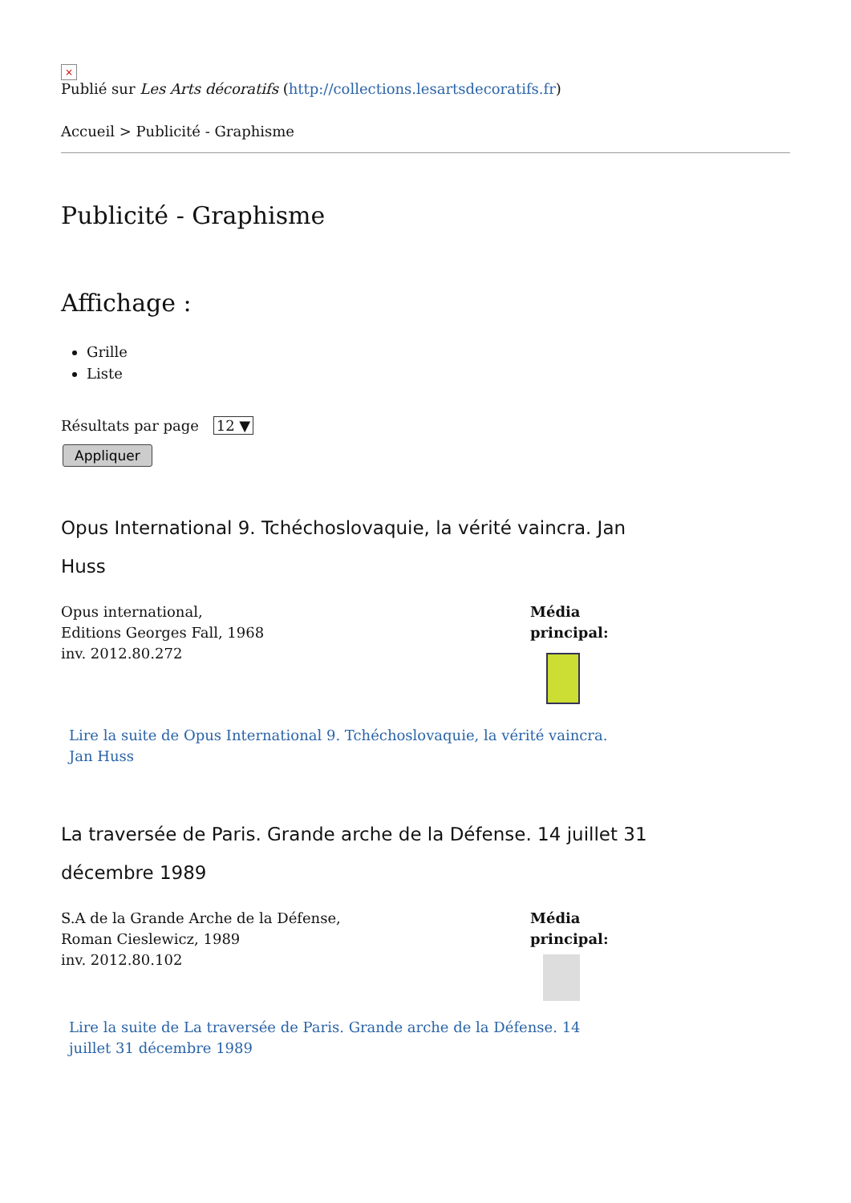×
Publié sur Les Arts décoratifs (http://collections.lesartsdecoratifs.fr)
Accueil > Publicité - Graphisme
Publicité - Graphisme
Affichage :
Grille
Liste
Résultats par page 12 ▼
Appliquer
Opus International 9. Tchéchoslovaquie, la vérité vaincra. Jan Huss
Opus international,
Editions Georges Fall, 1968
inv. 2012.80.272
Média
principal:
Lire la suite de Opus International 9. Tchéchoslovaquie, la vérité vaincra. Jan Huss
La traversée de Paris. Grande arche de la Défense. 14 juillet 31 décembre 1989
S.A de la Grande Arche de la Défense,
Roman Cieslewicz, 1989
inv. 2012.80.102
Média
principal:
Lire la suite de La traversée de Paris. Grande arche de la Défense. 14 juillet 31 décembre 1989